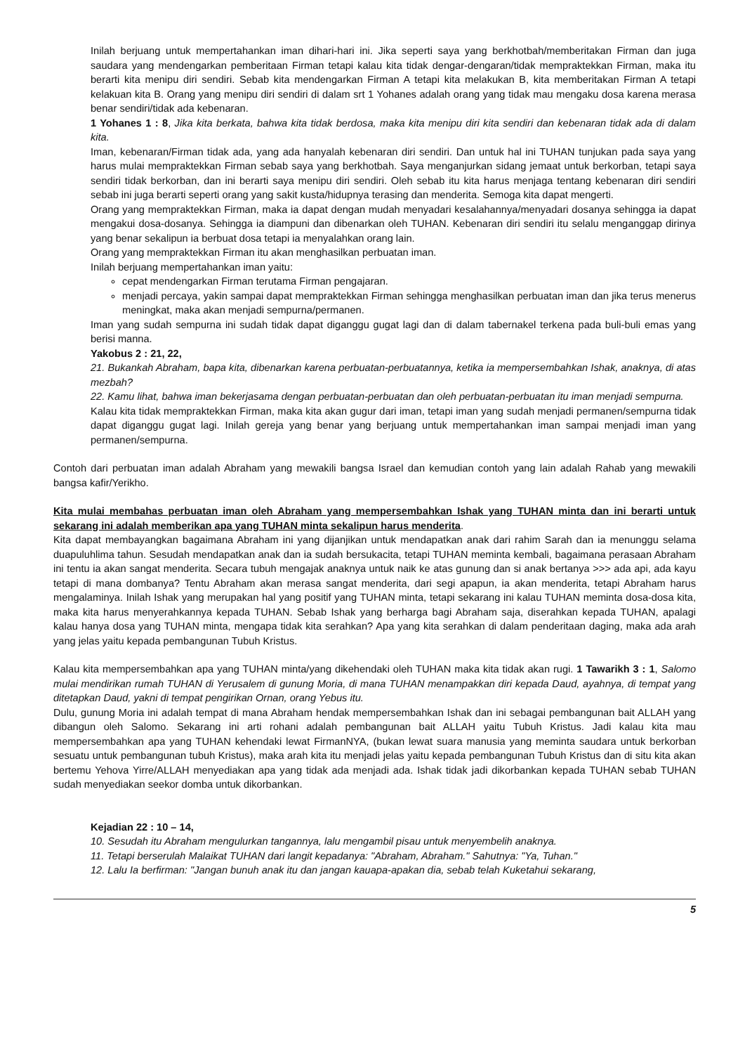Inilah berjuang untuk mempertahankan iman dihari-hari ini. Jika seperti saya yang berkhotbah/memberitakan Firman dan juga saudara yang mendengarkan pemberitaan Firman tetapi kalau kita tidak dengar-dengaran/tidak mempraktekkan Firman, maka itu berarti kita menipu diri sendiri. Sebab kita mendengarkan Firman A tetapi kita melakukan B, kita memberitakan Firman A tetapi kelakuan kita B. Orang yang menipu diri sendiri di dalam srt 1 Yohanes adalah orang yang tidak mau mengaku dosa karena merasa benar sendiri/tidak ada kebenaran.
1 Yohanes 1 : 8, Jika kita berkata, bahwa kita tidak berdosa, maka kita menipu diri kita sendiri dan kebenaran tidak ada di dalam kita.
Iman, kebenaran/Firman tidak ada, yang ada hanyalah kebenaran diri sendiri. Dan untuk hal ini TUHAN tunjukan pada saya yang harus mulai mempraktekkan Firman sebab saya yang berkhotbah. Saya menganjurkan sidang jemaat untuk berkorban, tetapi saya sendiri tidak berkorban, dan ini berarti saya menipu diri sendiri. Oleh sebab itu kita harus menjaga tentang kebenaran diri sendiri sebab ini juga berarti seperti orang yang sakit kusta/hidupnya terasing dan menderita. Semoga kita dapat mengerti.
Orang yang mempraktekkan Firman, maka ia dapat dengan mudah menyadari kesalahannya/menyadari dosanya sehingga ia dapat mengakui dosa-dosanya. Sehingga ia diampuni dan dibenarkan oleh TUHAN. Kebenaran diri sendiri itu selalu menganggap dirinya yang benar sekalipun ia berbuat dosa tetapi ia menyalahkan orang lain.
Orang yang mempraktekkan Firman itu akan menghasilkan perbuatan iman.
Inilah berjuang mempertahankan iman yaitu:
cepat mendengarkan Firman terutama Firman pengajaran.
menjadi percaya, yakin sampai dapat mempraktekkan Firman sehingga menghasilkan perbuatan iman dan jika terus menerus meningkat, maka akan menjadi sempurna/permanen.
Iman yang sudah sempurna ini sudah tidak dapat diganggu gugat lagi dan di dalam tabernakel terkena pada buli-buli emas yang berisi manna.
Yakobus 2 : 21, 22,
21. Bukankah Abraham, bapa kita, dibenarkan karena perbuatan-perbuatannya, ketika ia mempersembahkan Ishak, anaknya, di atas mezbah?
22. Kamu lihat, bahwa iman bekerjasama dengan perbuatan-perbuatan dan oleh perbuatan-perbuatan itu iman menjadi sempurna.
Kalau kita tidak mempraktekkan Firman, maka kita akan gugur dari iman, tetapi iman yang sudah menjadi permanen/sempurna tidak dapat diganggu gugat lagi. Inilah gereja yang benar yang berjuang untuk mempertahankan iman sampai menjadi iman yang permanen/sempurna.
Contoh dari perbuatan iman adalah Abraham yang mewakili bangsa Israel dan kemudian contoh yang lain adalah Rahab yang mewakili bangsa kafir/Yerikho.
Kita mulai membahas perbuatan iman oleh Abraham yang mempersembahkan Ishak yang TUHAN minta dan ini berarti untuk sekarang ini adalah memberikan apa yang TUHAN minta sekalipun harus menderita.
Kita dapat membayangkan bagaimana Abraham ini yang dijanjikan untuk mendapatkan anak dari rahim Sarah dan ia menunggu selama duapuluhlima tahun. Sesudah mendapatkan anak dan ia sudah bersukacita, tetapi TUHAN meminta kembali, bagaimana perasaan Abraham ini tentu ia akan sangat menderita. Secara tubuh mengajak anaknya untuk naik ke atas gunung dan si anak bertanya >>> ada api, ada kayu tetapi di mana dombanya? Tentu Abraham akan merasa sangat menderita, dari segi apapun, ia akan menderita, tetapi Abraham harus mengalaminya. Inilah Ishak yang merupakan hal yang positif yang TUHAN minta, tetapi sekarang ini kalau TUHAN meminta dosa-dosa kita, maka kita harus menyerahkannya kepada TUHAN. Sebab Ishak yang berharga bagi Abraham saja, diserahkan kepada TUHAN, apalagi kalau hanya dosa yang TUHAN minta, mengapa tidak kita serahkan? Apa yang kita serahkan di dalam penderitaan daging, maka ada arah yang jelas yaitu kepada pembangunan Tubuh Kristus.
Kalau kita mempersembahkan apa yang TUHAN minta/yang dikehendaki oleh TUHAN maka kita tidak akan rugi. 1 Tawarikh 3 : 1, Salomo mulai mendirikan rumah TUHAN di Yerusalem di gunung Moria, di mana TUHAN menampakkan diri kepada Daud, ayahnya, di tempat yang ditetapkan Daud, yakni di tempat pengirikan Ornan, orang Yebus itu.
Dulu, gunung Moria ini adalah tempat di mana Abraham hendak mempersembahkan Ishak dan ini sebagai pembangunan bait ALLAH yang dibangun oleh Salomo. Sekarang ini arti rohani adalah pembangunan bait ALLAH yaitu Tubuh Kristus. Jadi kalau kita mau mempersembahkan apa yang TUHAN kehendaki lewat FirmanNYA, (bukan lewat suara manusia yang meminta saudara untuk berkorban sesuatu untuk pembangunan tubuh Kristus), maka arah kita itu menjadi jelas yaitu kepada pembangunan Tubuh Kristus dan di situ kita akan bertemu Yehova Yirre/ALLAH menyediakan apa yang tidak ada menjadi ada. Ishak tidak jadi dikorbankan kepada TUHAN sebab TUHAN sudah menyediakan seekor domba untuk dikorbankan.
Kejadian 22 : 10 – 14,
10. Sesudah itu Abraham mengulurkan tangannya, lalu mengambil pisau untuk menyembelih anaknya.
11. Tetapi berserulah Malaikat TUHAN dari langit kepadanya: "Abraham, Abraham." Sahutnya: "Ya, Tuhan."
12. Lalu Ia berfirman: "Jangan bunuh anak itu dan jangan kauapa-apakan dia, sebab telah Kuketahui sekarang,
5